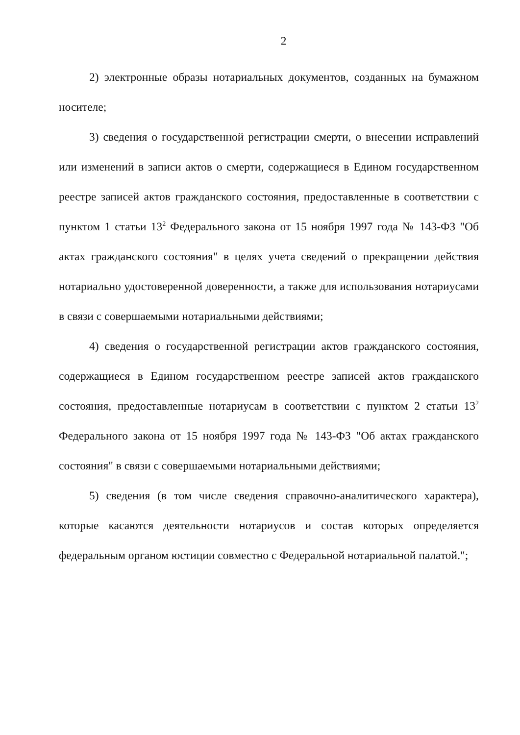2
2) электронные образы нотариальных документов, созданных на бумажном носителе;
3) сведения о государственной регистрации смерти, о внесении исправлений или изменений в записи актов о смерти, содержащиеся в Едином государственном реестре записей актов гражданского состояния, предоставленные в соответствии с пунктом 1 статьи 13<sup>2</sup> Федерального закона от 15 ноября 1997 года № 143-ФЗ "Об актах гражданского состояния" в целях учета сведений о прекращении действия нотариально удостоверенной доверенности, а также для использования нотариусами в связи с совершаемыми нотариальными действиями;
4) сведения о государственной регистрации актов гражданского состояния, содержащиеся в Едином государственном реестре записей актов гражданского состояния, предоставленные нотариусам в соответствии с пунктом 2 статьи 13<sup>2</sup> Федерального закона от 15 ноября 1997 года № 143-ФЗ "Об актах гражданского состояния" в связи с совершаемыми нотариальными действиями;
5) сведения (в том числе сведения справочно-аналитического характера), которые касаются деятельности нотариусов и состав которых определяется федеральным органом юстиции совместно с Федеральной нотариальной палатой.";